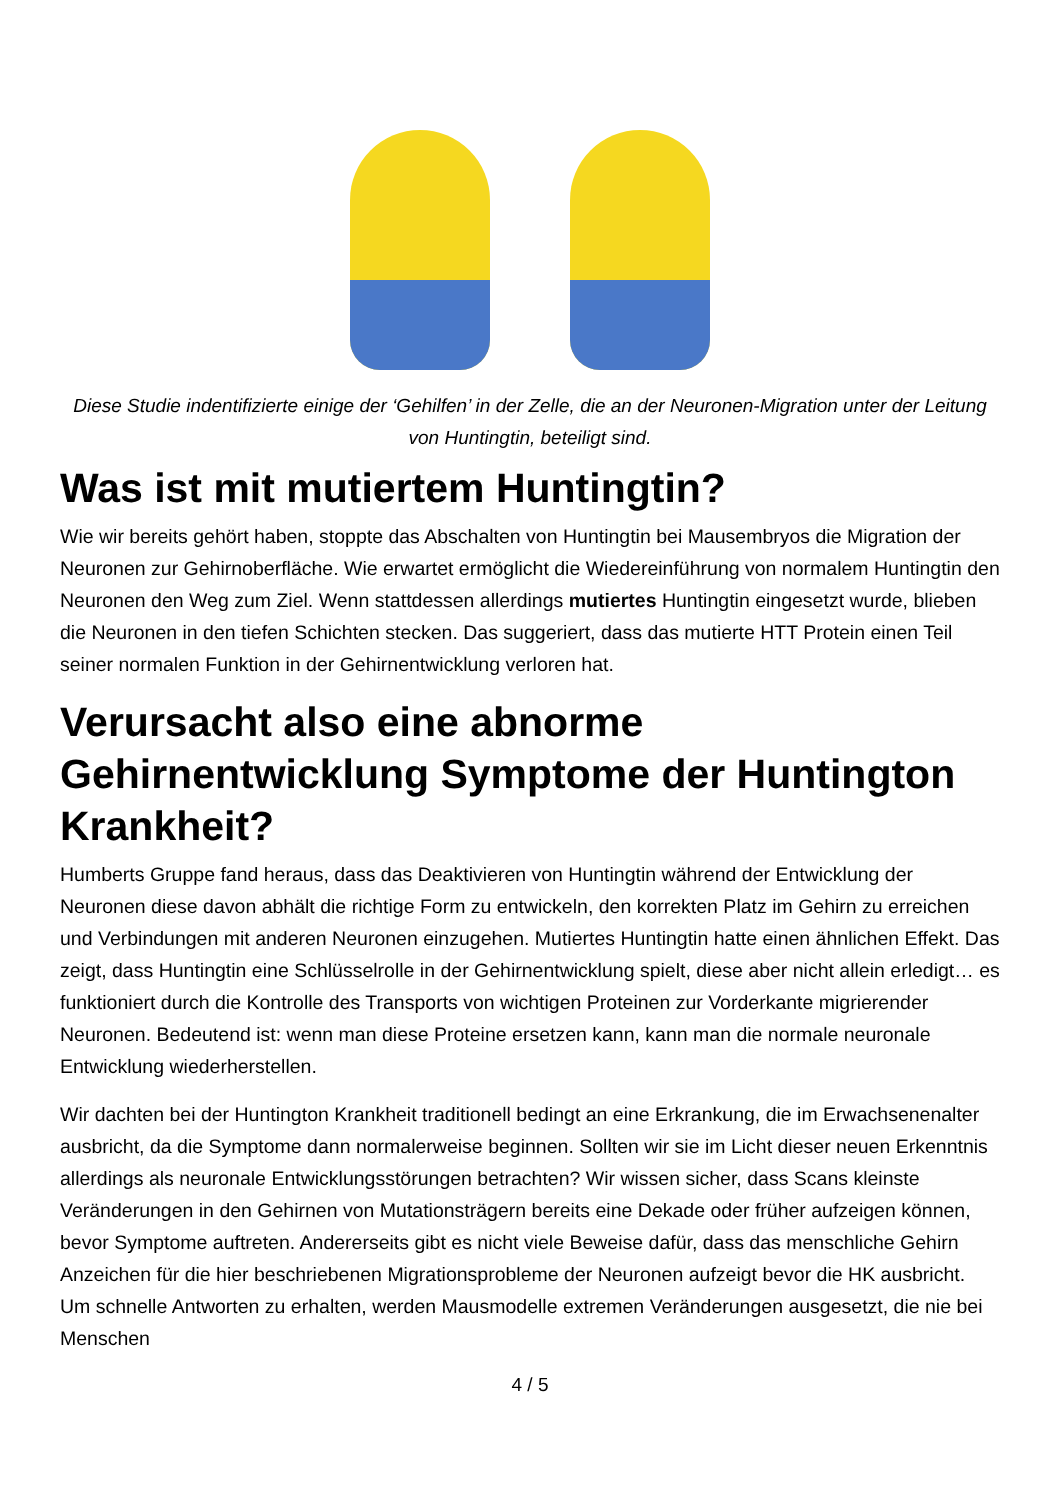Diese Studie indentifizierte einige der ‘Gehilfen’ in der Zelle, die an der Neuronen-Migration unter der Leitung von Huntingtin, beteiligt sind.
Was ist mit mutiertem Huntingtin?
Wie wir bereits gehört haben, stoppte das Abschalten von Huntingtin bei Mausembryos die Migration der Neuronen zur Gehirnoberfläche. Wie erwartet ermöglicht die Wiedereinführung von normalem Huntingtin den Neuronen den Weg zum Ziel. Wenn stattdessen allerdings mutiertes Huntingtin eingesetzt wurde, blieben die Neuronen in den tiefen Schichten stecken. Das suggeriert, dass das mutierte HTT Protein einen Teil seiner normalen Funktion in der Gehirnentwicklung verloren hat.
Verursacht also eine abnorme Gehirnentwicklung Symptome der Huntington Krankheit?
Humberts Gruppe fand heraus, dass das Deaktivieren von Huntingtin während der Entwicklung der Neuronen diese davon abhält die richtige Form zu entwickeln, den korrekten Platz im Gehirn zu erreichen und Verbindungen mit anderen Neuronen einzugehen. Mutiertes Huntingtin hatte einen ähnlichen Effekt. Das zeigt, dass Huntingtin eine Schlüsselrolle in der Gehirnentwicklung spielt, diese aber nicht allein erledigt… es funktioniert durch die Kontrolle des Transports von wichtigen Proteinen zur Vorderkante migrierender Neuronen. Bedeutend ist: wenn man diese Proteine ersetzen kann, kann man die normale neuronale Entwicklung wiederherstellen.
Wir dachten bei der Huntington Krankheit traditionell bedingt an eine Erkrankung, die im Erwachsenenalter ausbricht, da die Symptome dann normalerweise beginnen. Sollten wir sie im Licht dieser neuen Erkenntnis allerdings als neuronale Entwicklungsstörungen betrachten? Wir wissen sicher, dass Scans kleinste Veränderungen in den Gehirnen von Mutationsträgern bereits eine Dekade oder früher aufzeigen können, bevor Symptome auftreten. Andererseits gibt es nicht viele Beweise dafür, dass das menschliche Gehirn Anzeichen für die hier beschriebenen Migrationsprobleme der Neuronen aufzeigt bevor die HK ausbricht. Um schnelle Antworten zu erhalten, werden Mausmodelle extremen Veränderungen ausgesetzt, die nie bei Menschen
4 / 5